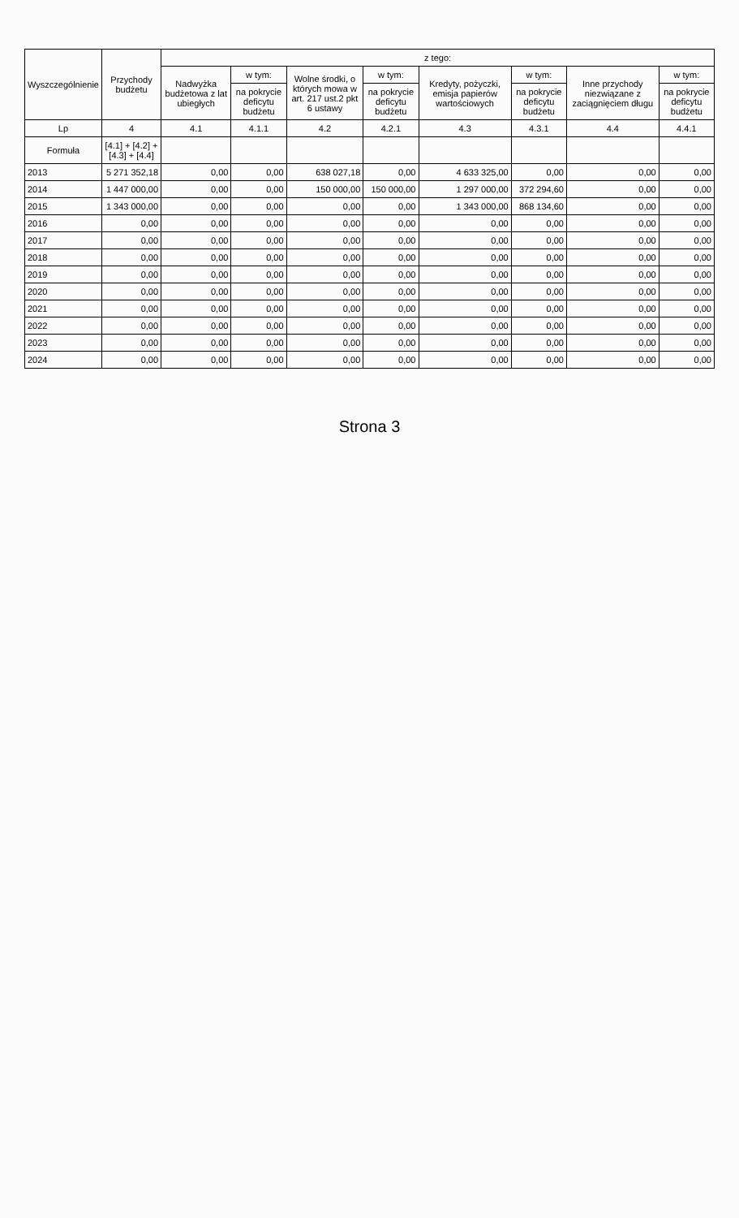| Wyszczególnienie | Przychody budżetu | z tego: | | | | | | | |
| --- | --- | --- | --- | --- | --- | --- | --- | --- | --- |
| | | Nadwyżka budżetowa z lat ubiegłych | w tym: | Wolne środki, o których mowa w art. 217 ust.2 pkt 6 ustawy | w tym: | Kredyty, pożyczki, emisja papierów wartościowych | w tym: | Inne przychody niezwiązane z zaciągnięciem długu | w tym: |
| | | | na pokrycie deficytu budżetu | | na pokrycie deficytu budżetu | | na pokrycie deficytu budżetu | | na pokrycie deficytu budżetu |
| Lp | 4 | 4.1 | 4.1.1 | 4.2 | 4.2.1 | 4.3 | 4.3.1 | 4.4 | 4.4.1 |
| Formuła | [4.1] + [4.2] + [4.3] + [4.4] | | | | | | | | |
| 2013 | 5 271 352,18 | 0,00 | 0,00 | 638 027,18 | 0,00 | 4 633 325,00 | 0,00 | 0,00 | 0,00 |
| 2014 | 1 447 000,00 | 0,00 | 0,00 | 150 000,00 | 150 000,00 | 1 297 000,00 | 372 294,60 | 0,00 | 0,00 |
| 2015 | 1 343 000,00 | 0,00 | 0,00 | 0,00 | 0,00 | 1 343 000,00 | 868 134,60 | 0,00 | 0,00 |
| 2016 | 0,00 | 0,00 | 0,00 | 0,00 | 0,00 | 0,00 | 0,00 | 0,00 | 0,00 |
| 2017 | 0,00 | 0,00 | 0,00 | 0,00 | 0,00 | 0,00 | 0,00 | 0,00 | 0,00 |
| 2018 | 0,00 | 0,00 | 0,00 | 0,00 | 0,00 | 0,00 | 0,00 | 0,00 | 0,00 |
| 2019 | 0,00 | 0,00 | 0,00 | 0,00 | 0,00 | 0,00 | 0,00 | 0,00 | 0,00 |
| 2020 | 0,00 | 0,00 | 0,00 | 0,00 | 0,00 | 0,00 | 0,00 | 0,00 | 0,00 |
| 2021 | 0,00 | 0,00 | 0,00 | 0,00 | 0,00 | 0,00 | 0,00 | 0,00 | 0,00 |
| 2022 | 0,00 | 0,00 | 0,00 | 0,00 | 0,00 | 0,00 | 0,00 | 0,00 | 0,00 |
| 2023 | 0,00 | 0,00 | 0,00 | 0,00 | 0,00 | 0,00 | 0,00 | 0,00 | 0,00 |
| 2024 | 0,00 | 0,00 | 0,00 | 0,00 | 0,00 | 0,00 | 0,00 | 0,00 | 0,00 |
Strona 3